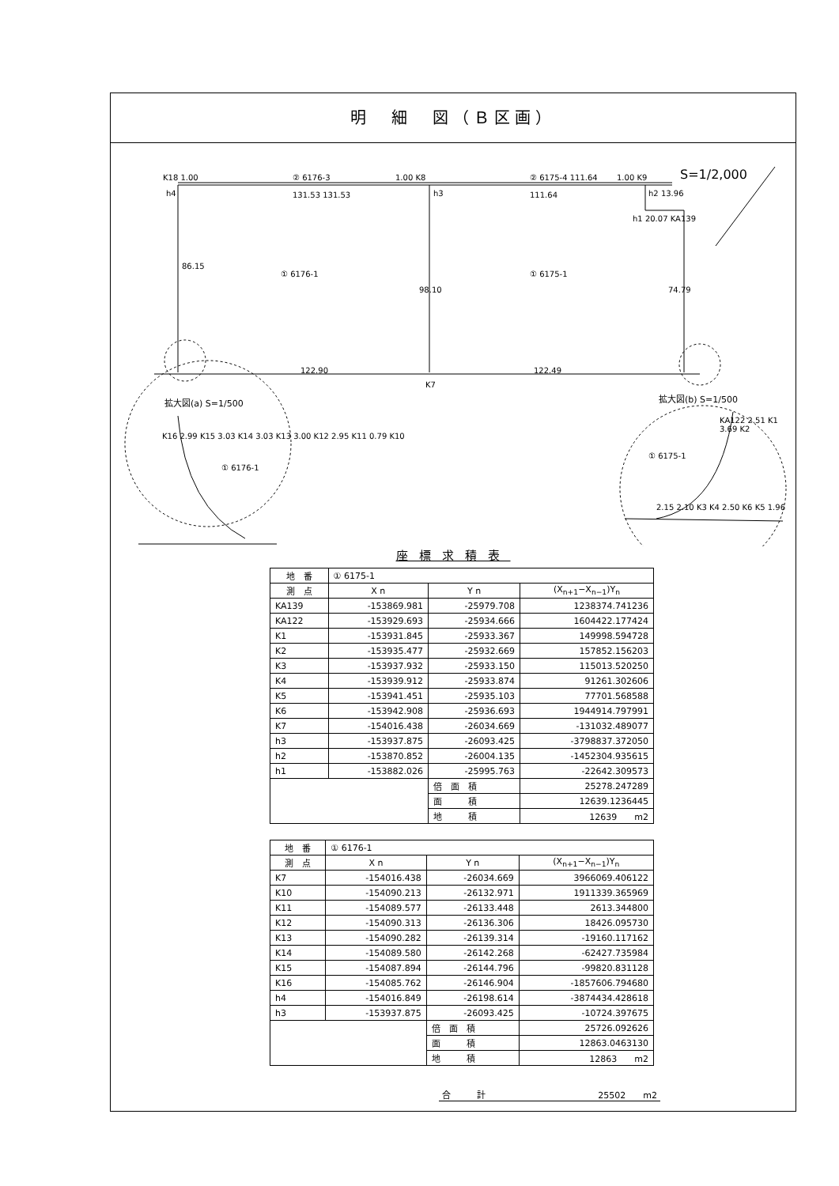明　細　図（Ｂ区画）
K18 1.00
h4
② 6176-3
131.53 131.53
1.00 K8
h3
② 6175-4 111.64
111.64
1.00 K9
h2 13.96
h1 20.07 KA139
S=1/2,000
86.15
① 6176-1
98.10
① 6175-1
74.79
122.90
K7
122.49
拡大図(a) S=1/500 拡大図(b) S=1/500
K16 2.99 K15 3.03 K14 3.03 K13 3.00 K12 2.95 K11 0.79 K10
① 6176-1
① 6175-1
KA122 2.51 K1 3.69 K2
2.15 2.10 K3 K4 2.50 K6 K5 1.96
座標求積表
| 地 番 | ① 6175-1 | | |
| 測 点 | X n | Y n | (X<sub>n+1</sub>−X<sub>n−1</sub>)Y<sub>n</sub> |
| KA139 | -153869.981 | -25979.708 | 1238374.741236 |
| KA122 | -153929.693 | -25934.666 | 1604422.177424 |
| K1 | -153931.845 | -25933.367 | 149998.594728 |
| K2 | -153935.477 | -25932.669 | 157852.156203 |
| K3 | -153937.932 | -25933.150 | 115013.520250 |
| K4 | -153939.912 | -25933.874 | 91261.302606 |
| K5 | -153941.451 | -25935.103 | 77701.568588 |
| K6 | -153942.908 | -25936.693 | 1944914.797991 |
| K7 | -154016.438 | -26034.669 | -131032.489077 |
| h3 | -153937.875 | -26093.425 | -3798837.372050 |
| h2 | -153870.852 | -26004.135 | -1452304.935615 |
| h1 | -153882.026 | -25995.763 | -22642.309573 |
| | | 倍 面 積 | 25278.247289 |
| | | 面 積 | 12639.1236445 |
| | | 地 積 | 12639 m2 |
| 地 番 | ① 6176-1 | | |
| 測 点 | X n | Y n | (X<sub>n+1</sub>−X<sub>n−1</sub>)Y<sub>n</sub> |
| K7 | -154016.438 | -26034.669 | 3966069.406122 |
| K10 | -154090.213 | -26132.971 | 1911339.365969 |
| K11 | -154089.577 | -26133.448 | 2613.344800 |
| K12 | -154090.313 | -26136.306 | 18426.095730 |
| K13 | -154090.282 | -26139.314 | -19160.117162 |
| K14 | -154089.580 | -26142.268 | -62427.735984 |
| K15 | -154087.894 | -26144.796 | -99820.831128 |
| K16 | -154085.762 | -26146.904 | -1857606.794680 |
| h4 | -154016.849 | -26198.614 | -3874434.428618 |
| h3 | -153937.875 | -26093.425 | -10724.397675 |
| | | 倍 面 積 | 25726.092626 |
| | | 面 積 | 12863.0463130 |
| | | 地 積 | 12863 m2 |
合　　　計 25502　　m2